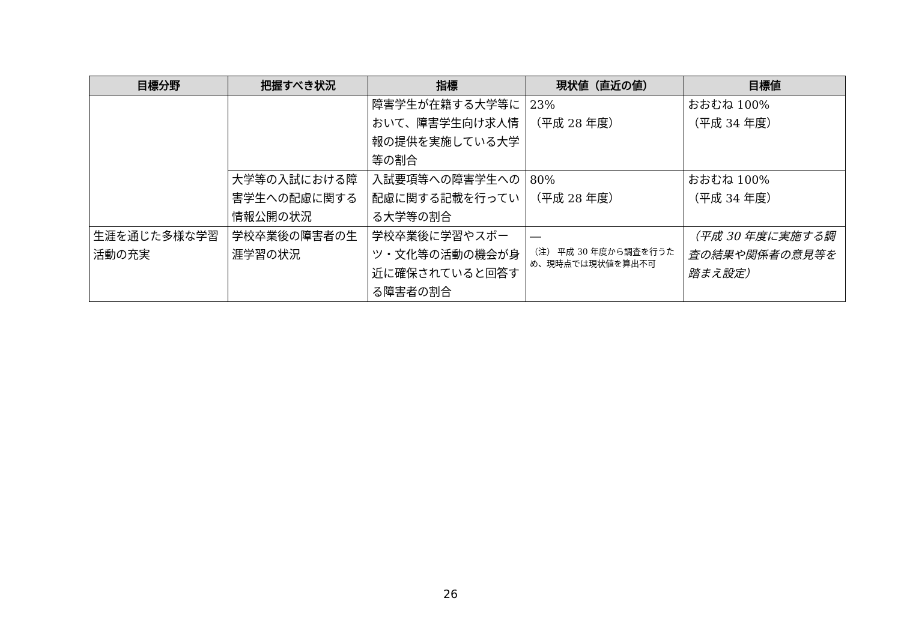| 目標分野 | 把握すべき状況 | 指標 | 現状値（直近の値） | 目標値 |
| --- | --- | --- | --- | --- |
| | | 障害学生が在籍する大学等において、障害学生向け求人情報の提供を実施している大学等の割合 | 23% （平成 28 年度） | おおむね 100% （平成 34 年度） |
| | 大学等の入試における障害学生への配慮に関する情報公開の状況 | 入試要項等への障害学生への配慮に関する記載を行っている大学等の割合 | 80% （平成 28 年度） | おおむね 100% （平成 34 年度） |
| 生涯を通じた多様な学習活動の充実 | 学校卒業後の障害者の生涯学習の状況 | 学校卒業後に学習やスポーツ・文化等の活動の機会が身近に確保されていると回答する障害者の割合 | ― （注） 平成 30 年度から調査を行うため、現時点では現状値を算出不可 | （平成 30 年度に実施する調査の結果や関係者の意見等を踏まえ設定） |
26